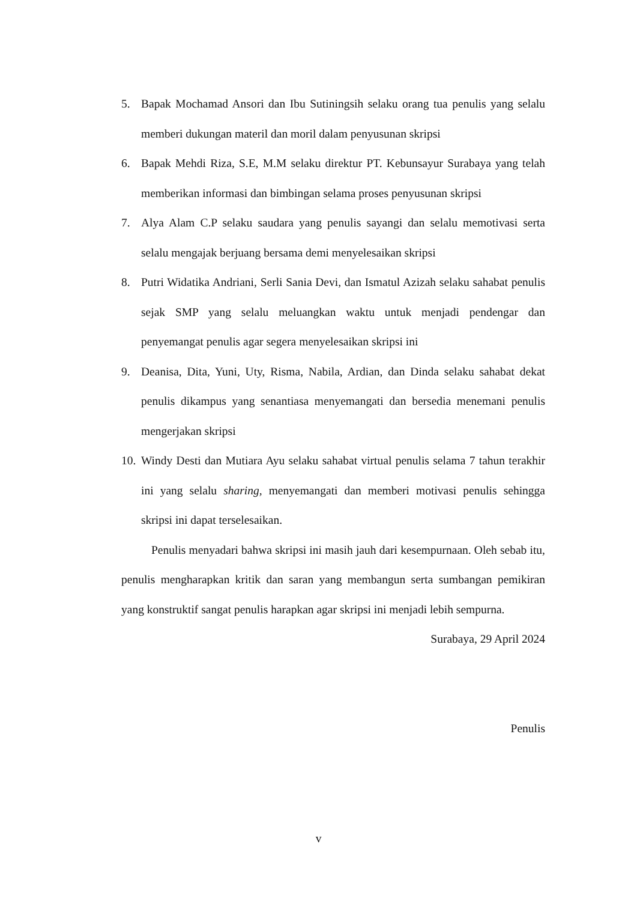5. Bapak Mochamad Ansori dan Ibu Sutiningsih selaku orang tua penulis yang selalu memberi dukungan materil dan moril dalam penyusunan skripsi
6. Bapak Mehdi Riza, S.E, M.M selaku direktur PT. Kebunsayur Surabaya yang telah memberikan informasi dan bimbingan selama proses penyusunan skripsi
7. Alya Alam C.P selaku saudara yang penulis sayangi dan selalu memotivasi serta selalu mengajak berjuang bersama demi menyelesaikan skripsi
8. Putri Widatika Andriani, Serli Sania Devi, dan Ismatul Azizah selaku sahabat penulis sejak SMP yang selalu meluangkan waktu untuk menjadi pendengar dan penyemangat penulis agar segera menyelesaikan skripsi ini
9. Deanisa, Dita, Yuni, Uty, Risma, Nabila, Ardian, dan Dinda selaku sahabat dekat penulis dikampus yang senantiasa menyemangati dan bersedia menemani penulis mengerjakan skripsi
10. Windy Desti dan Mutiara Ayu selaku sahabat virtual penulis selama 7 tahun terakhir ini yang selalu sharing, menyemangati dan memberi motivasi penulis sehingga skripsi ini dapat terselesaikan.
Penulis menyadari bahwa skripsi ini masih jauh dari kesempurnaan. Oleh sebab itu, penulis mengharapkan kritik dan saran yang membangun serta sumbangan pemikiran yang konstruktif sangat penulis harapkan agar skripsi ini menjadi lebih sempurna.
Surabaya, 29 April 2024
Penulis
v